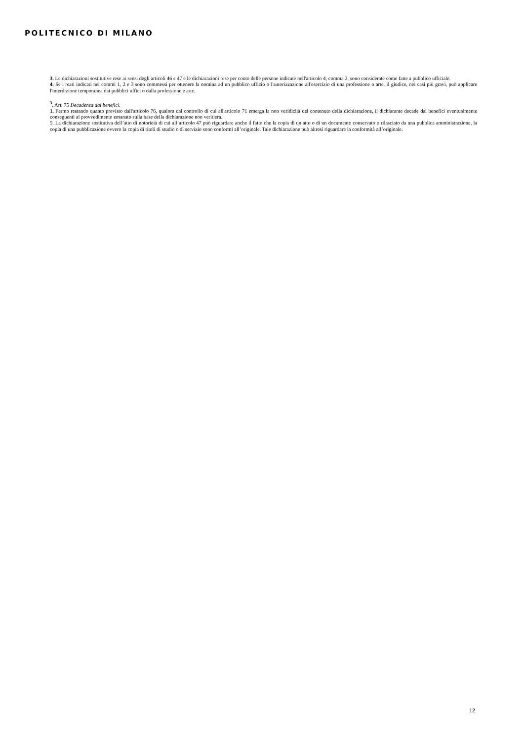POLITECNICO DI MILANO
3. Le dichiarazioni sostitutive rese ai sensi degli articoli 46 e 47 e le dichiarazioni rese per conto delle persone indicate nell'articolo 4, comma 2, sono considerate come fatte a pubblico ufficiale.
4. Se i reati indicati nei commi 1, 2 e 3 sono commessi per ottenere la nomina ad un pubblico ufficio o l'autorizzazione all'esercizio di una professione o arte, il giudice, nei casi più gravi, può applicare l'interdizione temporanea dai pubblici uffici o dalla professione e arte.
<sup>3</sup>. Art. 75 Decadenza dai benefici.
1. Fermo restando quanto previsto dall'articolo 76, qualora dal controllo di cui all'articolo 71 emerga la non veridicità del contenuto della dichiarazione, il dichiarante decade dai benefici eventualmente conseguenti al provvedimento emanato sulla base della dichiarazione non veritiera.
5. La dichiarazione sostitutiva dell’atto di notorietà di cui all’articolo 47 può riguardare anche il fatto che la copia di un atto o di un documento conservato o rilasciato da una pubblica amministrazione, la copia di una pubblicazione ovvero la copia di titoli di studio o di servizio sono conformi all’originale. Tale dichiarazione può altresì riguardare la conformità all’originale.
12